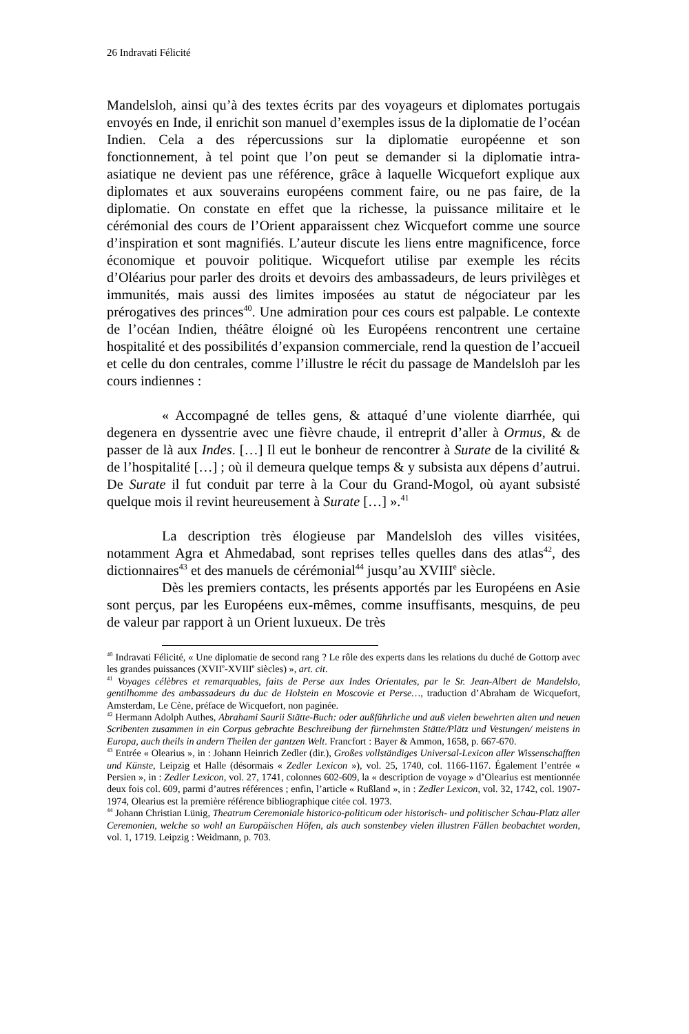26 Indravati Félicité
Mandelsloh, ainsi qu’à des textes écrits par des voyageurs et diplomates portugais envoyés en Inde, il enrichit son manuel d’exemples issus de la diplomatie de l’océan Indien. Cela a des répercussions sur la diplomatie européenne et son fonctionnement, à tel point que l’on peut se demander si la diplomatie intra-asiatique ne devient pas une référence, grâce à laquelle Wicquefort explique aux diplomates et aux souverains européens comment faire, ou ne pas faire, de la diplomatie. On constate en effet que la richesse, la puissance militaire et le cérémonial des cours de l’Orient apparaissent chez Wicquefort comme une source d’inspiration et sont magnifiés. L’auteur discute les liens entre magnificence, force économique et pouvoir politique. Wicquefort utilise par exemple les récits d’Oléarius pour parler des droits et devoirs des ambassadeurs, de leurs privilèges et immunités, mais aussi des limites imposées au statut de négociateur par les prérogatives des princes<sup>40</sup>. Une admiration pour ces cours est palpable. Le contexte de l’océan Indien, théâtre éloigné où les Européens rencontrent une certaine hospitalité et des possibilités d’expansion commerciale, rend la question de l’accueil et celle du don centrales, comme l’illustre le récit du passage de Mandelsloh par les cours indiennes :
« Accompagné de telles gens, & attaqué d’une violente diarrhée, qui degenera en dyssentrie avec une fièvre chaude, il entreprit d’aller à Ormus, & de passer de là aux Indes. […] Il eut le bonheur de rencontrer à Surate de la civilité & de l’hospitalité […] ; où il demeura quelque temps & y subsista aux dépens d’autrui. De Surate il fut conduit par terre à la Cour du Grand-Mogol, où ayant subsisté quelque mois il revint heureusement à Surate […] ».<sup>41</sup>
La description très élogieuse par Mandelsloh des villes visitées, notamment Agra et Ahmedabad, sont reprises telles quelles dans des atlas<sup>42</sup>, des dictionnaires<sup>43</sup> et des manuels de cérémonial<sup>44</sup> jusqu’au XVIII<sup>e</sup> siècle.
Dès les premiers contacts, les présents apportés par les Européens en Asie sont perçus, par les Européens eux-mêmes, comme insuffisants, mesquins, de peu de valeur par rapport à un Orient luxueux. De très
<sup>40</sup> Indravati Félicité, « Une diplomatie de second rang ? Le rôle des experts dans les relations du duché de Gottorp avec les grandes puissances (XVII<sup>e</sup>-XVIII<sup>e</sup> siècles) », art. cit.
<sup>41</sup> Voyages célèbres et remarquables, faits de Perse aux Indes Orientales, par le Sr. Jean-Albert de Mandelslo, gentilhomme des ambassadeurs du duc de Holstein en Moscovie et Perse…, traduction d’Abraham de Wicquefort, Amsterdam, Le Cène, préface de Wicquefort, non paginée.
<sup>42</sup> Hermann Adolph Authes, Abrahami Saurii Stätte-Buch: oder außführliche und auß vielen bewehrten alten und neuen Scribenten zusammen in ein Corpus gebrachte Beschreibung der fürnehmsten Stätte/Plätz und Vestungen/ meistens in Europa, auch theils in andern Theilen der gantzen Welt. Francfort : Bayer & Ammon, 1658, p. 667-670.
<sup>43</sup> Entrée « Olearius », in : Johann Heinrich Zedler (dir.), Großes vollständiges Universal-Lexicon aller Wissenschafften und Künste, Leipzig et Halle (désormais « Zedler Lexicon »), vol. 25, 1740, col. 1166-1167. Également l’entrée « Persien », in : Zedler Lexicon, vol. 27, 1741, colonnes 602-609, la « description de voyage » d’Olearius est mentionnée deux fois col. 609, parmi d’autres références ; enfin, l’article « Rußland », in : Zedler Lexicon, vol. 32, 1742, col. 1907-1974, Olearius est la première référence bibliographique citée col. 1973.
<sup>44</sup> Johann Christian Lünig, Theatrum Ceremoniale historico-politicum oder historisch- und politischer Schau-Platz aller Ceremonien, welche so wohl an Europäischen Höfen, als auch sonstenbey vielen illustren Fällen beobachtet worden, vol. 1, 1719. Leipzig : Weidmann, p. 703.